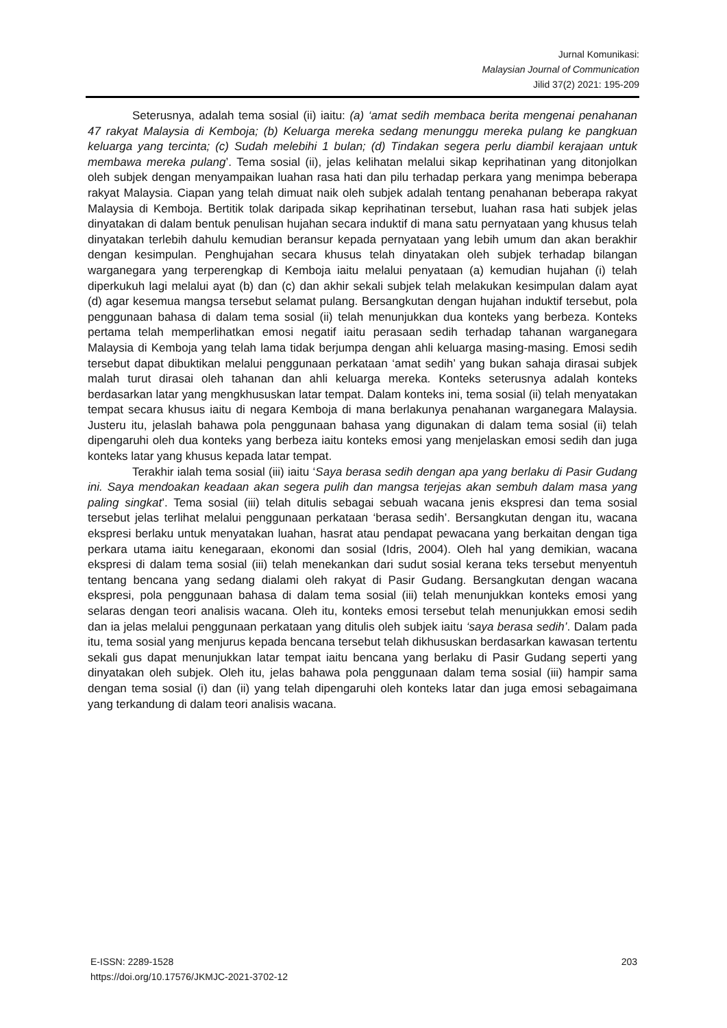Jurnal Komunikasi:
Malaysian Journal of Communication
Jilid 37(2) 2021: 195-209
Seterusnya, adalah tema sosial (ii) iaitu: (a) ‘amat sedih membaca berita mengenai penahanan 47 rakyat Malaysia di Kemboja; (b) Keluarga mereka sedang menunggu mereka pulang ke pangkuan keluarga yang tercinta; (c) Sudah melebihi 1 bulan; (d) Tindakan segera perlu diambil kerajaan untuk membawa mereka pulang’. Tema sosial (ii), jelas kelihatan melalui sikap keprihatinan yang ditonjolkan oleh subjek dengan menyampaikan luahan rasa hati dan pilu terhadap perkara yang menimpa beberapa rakyat Malaysia. Ciapan yang telah dimuat naik oleh subjek adalah tentang penahanan beberapa rakyat Malaysia di Kemboja. Bertitik tolak daripada sikap keprihatinan tersebut, luahan rasa hati subjek jelas dinyatakan di dalam bentuk penulisan hujahan secara induktif di mana satu pernyataan yang khusus telah dinyatakan terlebih dahulu kemudian beransur kepada pernyataan yang lebih umum dan akan berakhir dengan kesimpulan. Penghujahan secara khusus telah dinyatakan oleh subjek terhadap bilangan warganegara yang terperengkap di Kemboja iaitu melalui penyataan (a) kemudian hujahan (i) telah diperkukuh lagi melalui ayat (b) dan (c) dan akhir sekali subjek telah melakukan kesimpulan dalam ayat (d) agar kesemua mangsa tersebut selamat pulang. Bersangkutan dengan hujahan induktif tersebut, pola penggunaan bahasa di dalam tema sosial (ii) telah menunjukkan dua konteks yang berbeza. Konteks pertama telah memperlihatkan emosi negatif iaitu perasaan sedih terhadap tahanan warganegara Malaysia di Kemboja yang telah lama tidak berjumpa dengan ahli keluarga masing-masing. Emosi sedih tersebut dapat dibuktikan melalui penggunaan perkataan ‘amat sedih’ yang bukan sahaja dirasai subjek malah turut dirasai oleh tahanan dan ahli keluarga mereka. Konteks seterusnya adalah konteks berdasarkan latar yang mengkhususkan latar tempat. Dalam konteks ini, tema sosial (ii) telah menyatakan tempat secara khusus iaitu di negara Kemboja di mana berlakunya penahanan warganegara Malaysia. Justeru itu, jelaslah bahawa pola penggunaan bahasa yang digunakan di dalam tema sosial (ii) telah dipengaruhi oleh dua konteks yang berbeza iaitu konteks emosi yang menjelaskan emosi sedih dan juga konteks latar yang khusus kepada latar tempat.
Terakhir ialah tema sosial (iii) iaitu ‘Saya berasa sedih dengan apa yang berlaku di Pasir Gudang ini. Saya mendoakan keadaan akan segera pulih dan mangsa terjejas akan sembuh dalam masa yang paling singkat’. Tema sosial (iii) telah ditulis sebagai sebuah wacana jenis ekspresi dan tema sosial tersebut jelas terlihat melalui penggunaan perkataan ‘berasa sedih’. Bersangkutan dengan itu, wacana ekspresi berlaku untuk menyatakan luahan, hasrat atau pendapat pewacana yang berkaitan dengan tiga perkara utama iaitu kenegaraan, ekonomi dan sosial (Idris, 2004). Oleh hal yang demikian, wacana ekspresi di dalam tema sosial (iii) telah menekankan dari sudut sosial kerana teks tersebut menyentuh tentang bencana yang sedang dialami oleh rakyat di Pasir Gudang. Bersangkutan dengan wacana ekspresi, pola penggunaan bahasa di dalam tema sosial (iii) telah menunjukkan konteks emosi yang selaras dengan teori analisis wacana. Oleh itu, konteks emosi tersebut telah menunjukkan emosi sedih dan ia jelas melalui penggunaan perkataan yang ditulis oleh subjek iaitu ‘saya berasa sedih’. Dalam pada itu, tema sosial yang menjurus kepada bencana tersebut telah dikhususkan berdasarkan kawasan tertentu sekali gus dapat menunjukkan latar tempat iaitu bencana yang berlaku di Pasir Gudang seperti yang dinyatakan oleh subjek. Oleh itu, jelas bahawa pola penggunaan dalam tema sosial (iii) hampir sama dengan tema sosial (i) dan (ii) yang telah dipengaruhi oleh konteks latar dan juga emosi sebagaimana yang terkandung di dalam teori analisis wacana.
E-ISSN: 2289-1528
https://doi.org/10.17576/JKMJC-2021-3702-12
203